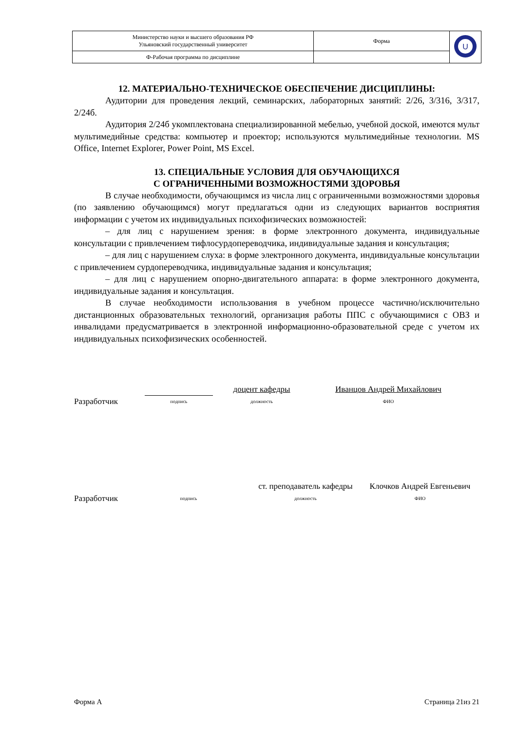| Министерство науки и высшего образования РФ Ульяновский государственный университет | Форма | U |
| Ф-Рабочая программа по дисциплине | | |
12. МАТЕРИАЛЬНО-ТЕХНИЧЕСКОЕ ОБЕСПЕЧЕНИЕ ДИСЦИПЛИНЫ:
Аудитории для проведения лекций, семинарских, лабораторных занятий: 2/26, 3/316, 3/317, 2/24б.
Аудитория 2/24б укомплектована специализированной мебелью, учебной доской, имеются мульт мультимедийные средства: компьютер и проектор; используются мультимедийные технологии. MS Office, Internet Explorer, Power Point, MS Excel.
13. СПЕЦИАЛЬНЫЕ УСЛОВИЯ ДЛЯ ОБУЧАЮЩИХСЯ
С ОГРАНИЧЕННЫМИ ВОЗМОЖНОСТЯМИ ЗДОРОВЬЯ
В случае необходимости, обучающимся из числа лиц с ограниченными возможностями здоровья (по заявлению обучающимся) могут предлагаться одни из следующих вариантов восприятия информации с учетом их индивидуальных психофизических возможностей:
– для лиц с нарушением зрения: в форме электронного документа, индивидуальные консультации с привлечением тифлосурдопереводчика, индивидуальные задания и консультация;
– для лиц с нарушением слуха: в форме электронного документа, индивидуальные консультации с привлечением сурдопереводчика, индивидуальные задания и консультация;
– для лиц с нарушением опорно-двигательного аппарата: в форме электронного документа, индивидуальные задания и консультация.
В случае необходимости использования в учебном процессе частично/исключительно дистанционных образовательных технологий, организация работы ППС с обучающимися с ОВЗ и инвалидами предусматривается в электронной информационно-образовательной среде с учетом их индивидуальных психофизических особенностей.
Разработчик
подпись
доцент кафедры
должность
Иванцов Андрей Михайлович
ФИО
Разработчик
подпись
ст. преподаватель кафедры
должность
Клочков Андрей Евгеньевич
ФИО
Форма А Страница 21из 21